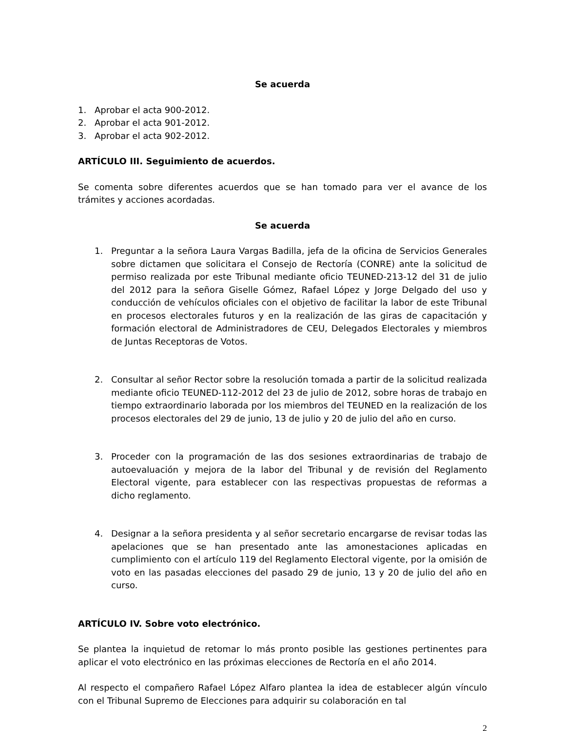Se acuerda
1. Aprobar el acta 900-2012.
2. Aprobar el acta 901-2012.
3. Aprobar el acta 902-2012.
ARTÍCULO III. Seguimiento de acuerdos.
Se comenta sobre diferentes acuerdos que se han tomado para ver el avance de los trámites y acciones acordadas.
Se acuerda
1. Preguntar a la señora Laura Vargas Badilla, jefa de la oficina de Servicios Generales sobre dictamen que solicitara el Consejo de Rectoría (CONRE) ante la solicitud de permiso realizada por este Tribunal mediante oficio TEUNED-213-12 del 31 de julio del 2012 para la señora Giselle Gómez, Rafael López y Jorge Delgado del uso y conducción de vehículos oficiales con el objetivo de facilitar la labor de este Tribunal en procesos electorales futuros y en la realización de las giras de capacitación y formación electoral de Administradores de CEU, Delegados Electorales y miembros de Juntas Receptoras de Votos.
2. Consultar al señor Rector sobre la resolución tomada a partir de la solicitud realizada mediante oficio TEUNED-112-2012 del 23 de julio de 2012, sobre horas de trabajo en tiempo extraordinario laborada por los miembros del TEUNED en la realización de los procesos electorales del 29 de junio, 13 de julio y 20 de julio del año en curso.
3. Proceder con la programación de las dos sesiones extraordinarias de trabajo de autoevaluación y mejora de la labor del Tribunal y de revisión del Reglamento Electoral vigente, para establecer con las respectivas propuestas de reformas a dicho reglamento.
4. Designar a la señora presidenta y al señor secretario encargarse de revisar todas las apelaciones que se han presentado ante las amonestaciones aplicadas en cumplimiento con el artículo 119 del Reglamento Electoral vigente, por la omisión de voto en las pasadas elecciones del pasado 29 de junio, 13 y 20 de julio del año en curso.
ARTÍCULO IV. Sobre voto electrónico.
Se plantea la inquietud de retomar lo más pronto posible las gestiones pertinentes para aplicar el voto electrónico en las próximas elecciones de Rectoría en el año 2014.
Al respecto el compañero Rafael López Alfaro plantea la idea de establecer algún vínculo con el Tribunal Supremo de Elecciones para adquirir su colaboración en tal
2